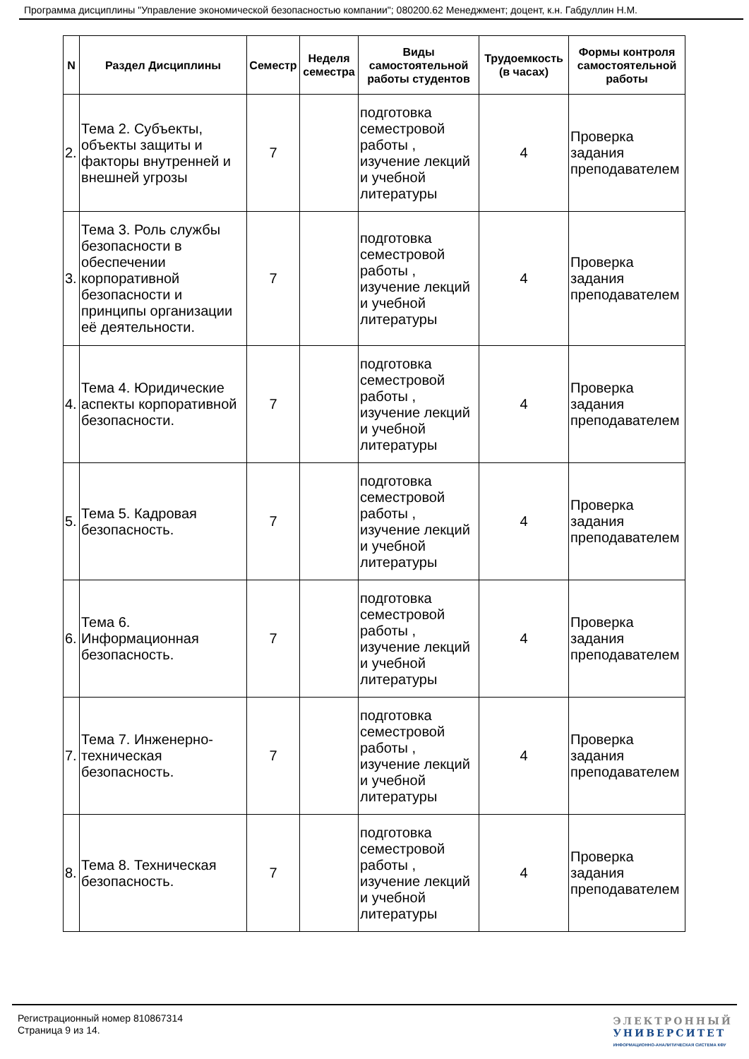Программа дисциплины "Управление экономической безопасностью компании"; 080200.62 Менеджмент; доцент, к.н. Габдуллин Н.М.
| N | Раздел Дисциплины | Семестр | Неделя семестра | Виды самостоятельной работы студентов | Трудоемкость (в часах) | Формы контроля самостоятельной работы |
| --- | --- | --- | --- | --- | --- | --- |
| 2. | Тема 2. Субъекты, объекты защиты и факторы внутренней и внешней угрозы | 7 | | подготовка семестровой работы , изучение лекций и учебной литературы | 4 | Проверка задания преподавателем |
| 3. | Тема 3. Роль службы безопасности в обеспечении корпоративной безопасности и принципы организации её деятельности. | 7 | | подготовка семестровой работы , изучение лекций и учебной литературы | 4 | Проверка задания преподавателем |
| 4. | Тема 4. Юридические аспекты корпоративной безопасности. | 7 | | подготовка семестровой работы , изучение лекций и учебной литературы | 4 | Проверка задания преподавателем |
| 5. | Тема 5. Кадровая безопасность. | 7 | | подготовка семестровой работы , изучение лекций и учебной литературы | 4 | Проверка задания преподавателем |
| 6. | Тема 6. Информационная безопасность. | 7 | | подготовка семестровой работы , изучение лекций и учебной литературы | 4 | Проверка задания преподавателем |
| 7. | Тема 7. Инженерно-техническая безопасность. | 7 | | подготовка семестровой работы , изучение лекций и учебной литературы | 4 | Проверка задания преподавателем |
| 8. | Тема 8. Техническая безопасность. | 7 | | подготовка семестровой работы , изучение лекций и учебной литературы | 4 | Проверка задания преподавателем |
Регистрационный номер 810867314
Страница 9 из 14.
ЭЛЕКТРОННЫЙ
УНИВЕРСИТЕТ
ИНФОРМАЦИОННО-АНАЛИТИЧЕСКАЯ СИСТЕМА КФУ